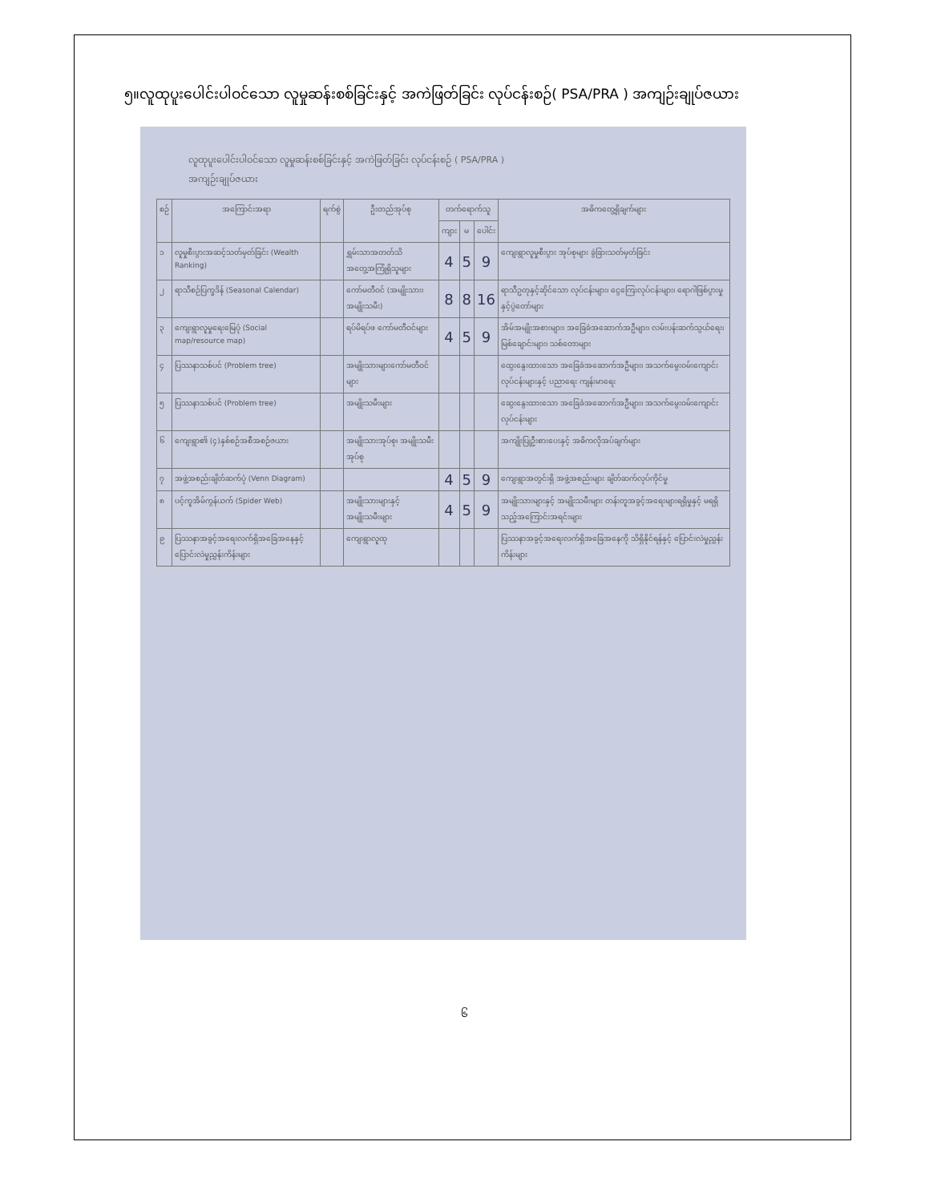၅။လူထုပူးပေါင်းပါဝင်သော လူမှုဆန်းစစ်ခြင်းနှင့် အကဲဖြတ်ခြင်း လုပ်ငန်းစဉ်( PSA/PRA ) အကျဉ်းချုပ်ဇယား
လူထုပူးပေါင်းပါဝင်သော လူမှုဆန်းစစ်ခြင်းနှင့် အကဲဖြတ်ခြင်း လုပ်ငန်းစဉ် ( PSA/PRA )
အကျဉ်းချုပ်ဇယား
| စဉ် | အကြောင်းအရာ | ရက်စွဲ | ဦးတည်အုပ်စု | တက်ရောက်သူ | | | အဓိကတွေ့ရှိချက်များ |
| --- | --- | --- | --- | --- | --- | --- | --- |
| | | | | ကျား | မ | ပေါင်း | |
| ၁ | လူမှုစီးပွားအဆင့်သတ်မှတ်ခြင်း (Wealth Ranking) | | ရွှမ်းသာအတတ်သိ အတွေ့အကြုံရှိသူများ | 4 | 5 | 9 | ကျေးရွာလူမှုစီးပွား အုပ်စုများ ခွဲခြားသတ်မှတ်ခြင်း |
| ၂ | ရာသီစဉ်ပြက္ခဒိန် (Seasonal Calendar) | | ကော်မတီဝင် (အမျိုးသား၊ အမျိုးသမီး) | 8 | 8 | 16 | ရာသီဥတုနှင့်ဆိုင်သော လုပ်ငန်းများ၊ ငွေကြေးလုပ်ငန်းများ၊ ရောဂါဖြစ်ပွားမှုနှင့်ပွဲတော်များ |
| ၃ | ကျေးရွာလူမှုရေးမြေပုံ (Social map/resource map) | | ရပ်မိရပ်ဖ ကော်မတီဝင်များ | 4 | 5 | 9 | အိမ်အမျိုးအစားများ၊ အခြေခံအဆောက်အဦများ၊ လမ်းပန်းဆက်သွယ်ရေး၊ မြစ်ချောင်းများ၊ သစ်တောများ |
| ၄ | ပြဿနာသစ်ပင် (Problem tree) | | အမျိုးသားများကော်မတီဝင်များ | | | | ထွေးနွေးထားသော အခြေခံအဆောက်အဦများ၊ အသက်မွေးဝမ်းကျောင်းလုပ်ငန်းများနှင့် ပညာရေး ကျန်းမာရေး |
| ၅ | ပြဿနာသစ်ပင် (Problem tree) | | အမျိုးသမီးများ | | | | ဆွေးနွေးထားသော အခြေခံအဆောက်အဦများ၊ အသက်မွေးဝမ်းကျောင်းလုပ်ငန်းများ |
| ၆ | ကျေးရွာ၏ (၄)နှစ်စဉ်အစီအစဉ်ဇယား | | အမျိုးသားအုပ်စု၊ အမျိုးသမီးအုပ်စု | | | | အကျိုးပြုဦးစားပေးနှင့် အဓိကလိုအပ်ချက်များ |
| ၇ | အဖွဲ့အစည်းချိတ်ဆက်ပုံ (Venn Diagram) | | | 4 | 5 | 9 | ကျေးရွာအတွင်းရှိ အဖွဲ့အစည်းများ ချိတ်ဆက်လုပ်ကိုင်မှု |
| ၈ | ပင့်ကူအိမ်ကွန်ယက် (Spider Web) | | အမျိုးသားများနှင့် အမျိုးသမီးများ | 4 | 5 | 9 | အမျိုးသားများနှင့် အမျိုးသမီးများ တန်းတူအခွင့်အရေးများရရှိမှုနှင့် မရရှိသည့်အကြောင်းအရင်းများ |
| ၉ | ပြဿနာအခွင့်အရေးလက်ရှိအခြေအနေနှင့် ပြောင်းလဲမှုညွှန်းကိန်းများ | | ကျေးရွာလူထု | | | | ပြဿနာအခွင့်အရေးလက်ရှိအခြေအနေကို သိရှိနိုင်ရန်နှင့် ပြောင်းလဲမှုညွှန်းကိန်းများ |
၆